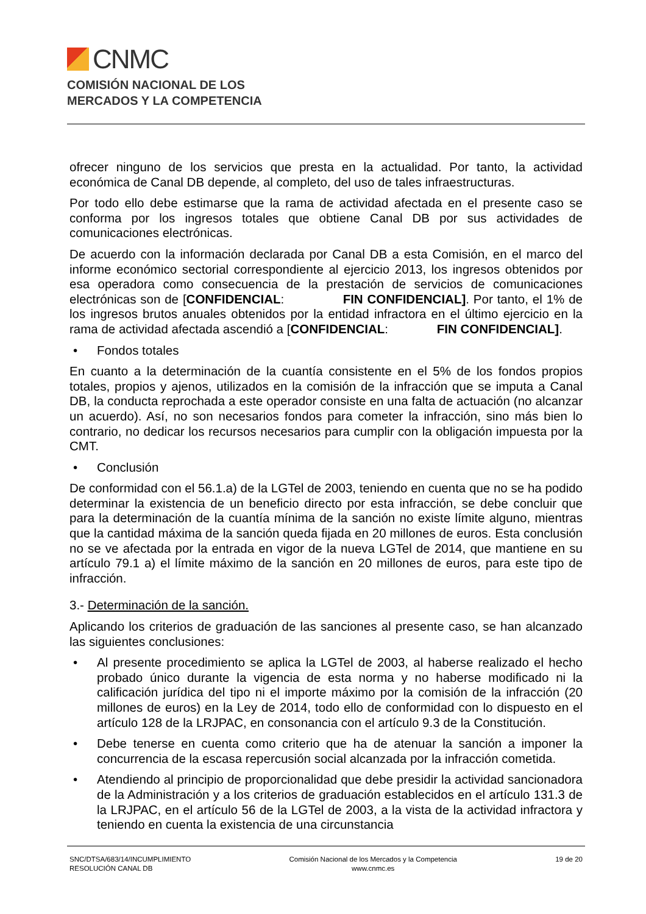CNMC
COMISIÓN NACIONAL DE LOS
MERCADOS Y LA COMPETENCIA
ofrecer ninguno de los servicios que presta en la actualidad. Por tanto, la actividad económica de Canal DB depende, al completo, del uso de tales infraestructuras.
Por todo ello debe estimarse que la rama de actividad afectada en el presente caso se conforma por los ingresos totales que obtiene Canal DB por sus actividades de comunicaciones electrónicas.
De acuerdo con la información declarada por Canal DB a esta Comisión, en el marco del informe económico sectorial correspondiente al ejercicio 2013, los ingresos obtenidos por esa operadora como consecuencia de la prestación de servicios de comunicaciones electrónicas son de [CONFIDENCIAL: FIN CONFIDENCIAL]. Por tanto, el 1% de los ingresos brutos anuales obtenidos por la entidad infractora en el último ejercicio en la rama de actividad afectada ascendió a [CONFIDENCIAL: FIN CONFIDENCIAL].
• Fondos totales
En cuanto a la determinación de la cuantía consistente en el 5% de los fondos propios totales, propios y ajenos, utilizados en la comisión de la infracción que se imputa a Canal DB, la conducta reprochada a este operador consiste en una falta de actuación (no alcanzar un acuerdo). Así, no son necesarios fondos para cometer la infracción, sino más bien lo contrario, no dedicar los recursos necesarios para cumplir con la obligación impuesta por la CMT.
• Conclusión
De conformidad con el 56.1.a) de la LGTel de 2003, teniendo en cuenta que no se ha podido determinar la existencia de un beneficio directo por esta infracción, se debe concluir que para la determinación de la cuantía mínima de la sanción no existe límite alguno, mientras que la cantidad máxima de la sanción queda fijada en 20 millones de euros. Esta conclusión no se ve afectada por la entrada en vigor de la nueva LGTel de 2014, que mantiene en su artículo 79.1 a) el límite máximo de la sanción en 20 millones de euros, para este tipo de infracción.
3.- Determinación de la sanción.
Aplicando los criterios de graduación de las sanciones al presente caso, se han alcanzado las siguientes conclusiones:
• Al presente procedimiento se aplica la LGTel de 2003, al haberse realizado el hecho probado único durante la vigencia de esta norma y no haberse modificado ni la calificación jurídica del tipo ni el importe máximo por la comisión de la infracción (20 millones de euros) en la Ley de 2014, todo ello de conformidad con lo dispuesto en el artículo 128 de la LRJPAC, en consonancia con el artículo 9.3 de la Constitución.
• Debe tenerse en cuenta como criterio que ha de atenuar la sanción a imponer la concurrencia de la escasa repercusión social alcanzada por la infracción cometida.
• Atendiendo al principio de proporcionalidad que debe presidir la actividad sancionadora de la Administración y a los criterios de graduación establecidos en el artículo 131.3 de la LRJPAC, en el artículo 56 de la LGTel de 2003, a la vista de la actividad infractora y teniendo en cuenta la existencia de una circunstancia
SNC/DTSA/683/14/INCUMPLIMIENTO
RESOLUCIÓN CANAL DB
Comisión Nacional de los Mercados y la Competencia
www.cnmc.es
19 de 20